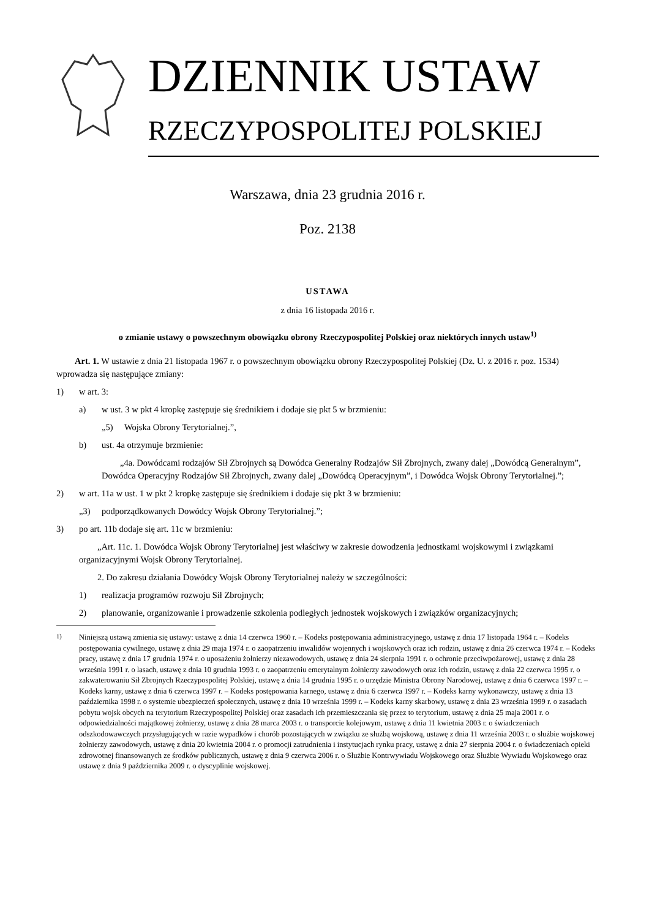DZIENNIK USTAW
RZECZYPOSPOLITEJ POLSKIEJ
Warszawa, dnia 23 grudnia 2016 r.
Poz. 2138
USTAWA
z dnia 16 listopada 2016 r.
o zmianie ustawy o powszechnym obowiązku obrony Rzeczypospolitej Polskiej oraz niektórych innych ustaw<sup>1)</sup>
Art. 1. W ustawie z dnia 21 listopada 1967 r. o powszechnym obowiązku obrony Rzeczypospolitej Polskiej (Dz. U. z 2016 r. poz. 1534) wprowadza się następujące zmiany:
1) w art. 3:
a) w ust. 3 w pkt 4 kropkę zastępuje się średnikiem i dodaje się pkt 5 w brzmieniu:
„5) Wojska Obrony Terytorialnej.”,
b) ust. 4a otrzymuje brzmienie:
„4a. Dowódcami rodzajów Sił Zbrojnych są Dowódca Generalny Rodzajów Sił Zbrojnych, zwany dalej „Dowódcą Generalnym”, Dowódca Operacyjny Rodzajów Sił Zbrojnych, zwany dalej „Dowódcą Operacyjnym”, i Dowódca Wojsk Obrony Terytorialnej.”;
2) w art. 11a w ust. 1 w pkt 2 kropkę zastępuje się średnikiem i dodaje się pkt 3 w brzmieniu:
„3) podporządkowanych Dowódcy Wojsk Obrony Terytorialnej.”;
3) po art. 11b dodaje się art. 11c w brzmieniu:
„Art. 11c. 1. Dowódca Wojsk Obrony Terytorialnej jest właściwy w zakresie dowodzenia jednostkami wojskowymi i związkami organizacyjnymi Wojsk Obrony Terytorialnej.
2. Do zakresu działania Dowódcy Wojsk Obrony Terytorialnej należy w szczególności:
1) realizacja programów rozwoju Sił Zbrojnych;
2) planowanie, organizowanie i prowadzenie szkolenia podległych jednostek wojskowych i związków organizacyjnych;
<sup>1)</sup> Niniejszą ustawą zmienia się ustawy: ustawę z dnia 14 czerwca 1960 r. – Kodeks postępowania administracyjnego, ustawę z dnia 17 listopada 1964 r. – Kodeks postępowania cywilnego, ustawę z dnia 29 maja 1974 r. o zaopatrzeniu inwalidów wojennych i wojskowych oraz ich rodzin, ustawę z dnia 26 czerwca 1974 r. – Kodeks pracy, ustawę z dnia 17 grudnia 1974 r. o uposażeniu żołnierzy niezawodowych, ustawę z dnia 24 sierpnia 1991 r. o ochronie przeciwpożarowej, ustawę z dnia 28 września 1991 r. o lasach, ustawę z dnia 10 grudnia 1993 r. o zaopatrzeniu emerytalnym żołnierzy zawodowych oraz ich rodzin, ustawę z dnia 22 czerwca 1995 r. o zakwaterowaniu Sił Zbrojnych Rzeczypospolitej Polskiej, ustawę z dnia 14 grudnia 1995 r. o urzędzie Ministra Obrony Narodowej, ustawę z dnia 6 czerwca 1997 r. – Kodeks karny, ustawę z dnia 6 czerwca 1997 r. – Kodeks postępowania karnego, ustawę z dnia 6 czerwca 1997 r. – Kodeks karny wykonawczy, ustawę z dnia 13 października 1998 r. o systemie ubezpieczeń społecznych, ustawę z dnia 10 września 1999 r. – Kodeks karny skarbowy, ustawę z dnia 23 września 1999 r. o zasadach pobytu wojsk obcych na terytorium Rzeczypospolitej Polskiej oraz zasadach ich przemieszczania się przez to terytorium, ustawę z dnia 25 maja 2001 r. o odpowiedzialności majątkowej żołnierzy, ustawę z dnia 28 marca 2003 r. o transporcie kolejowym, ustawę z dnia 11 kwietnia 2003 r. o świadczeniach odszkodowawczych przysługujących w razie wypadków i chorób pozostających w związku ze służbą wojskową, ustawę z dnia 11 września 2003 r. o służbie wojskowej żołnierzy zawodowych, ustawę z dnia 20 kwietnia 2004 r. o promocji zatrudnienia i instytucjach rynku pracy, ustawę z dnia 27 sierpnia 2004 r. o świadczeniach opieki zdrowotnej finansowanych ze środków publicznych, ustawę z dnia 9 czerwca 2006 r. o Służbie Kontrwywiadu Wojskowego oraz Służbie Wywiadu Wojskowego oraz ustawę z dnia 9 października 2009 r. o dyscyplinie wojskowej.